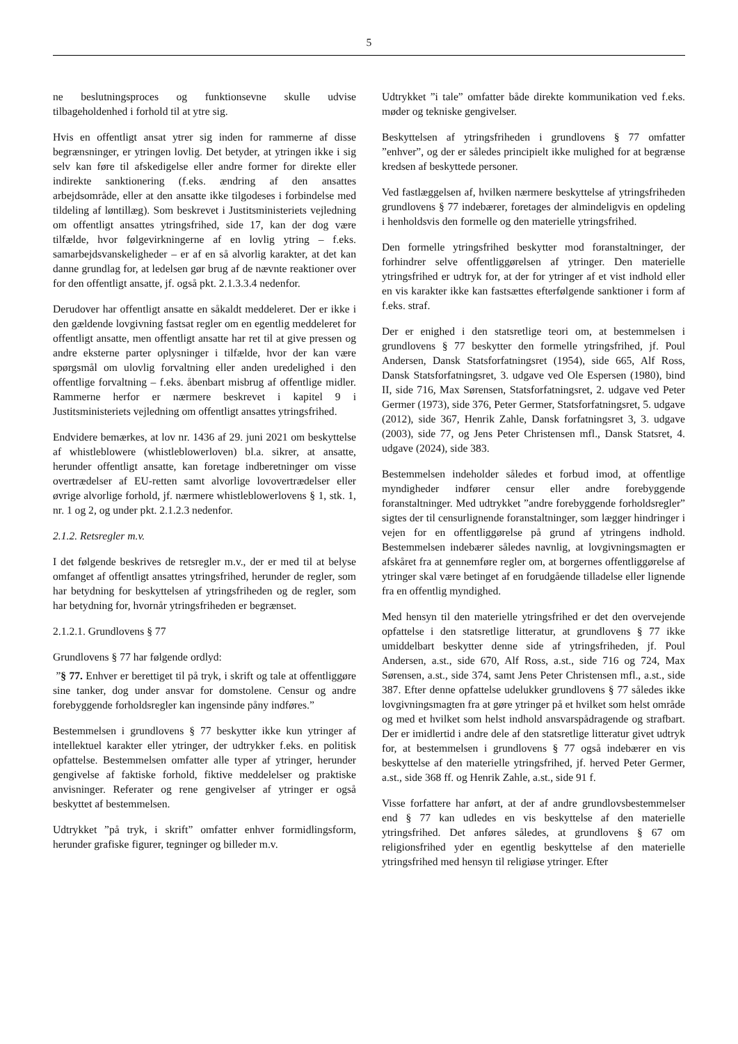5
ne beslutningsproces og funktionsevne skulle udvise tilbageholdenhed i forhold til at ytre sig.
Hvis en offentligt ansat ytrer sig inden for rammerne af disse begrænsninger, er ytringen lovlig. Det betyder, at ytringen ikke i sig selv kan føre til afskedigelse eller andre former for direkte eller indirekte sanktionering (f.eks. ændring af den ansattes arbejdsområde, eller at den ansatte ikke tilgodeses i forbindelse med tildeling af løntillæg). Som beskrevet i Justitsministeriets vejledning om offentligt ansattes ytringsfrihed, side 17, kan der dog være tilfælde, hvor følgevirkningerne af en lovlig ytring – f.eks. samarbejdsvanskeligheder – er af en så alvorlig karakter, at det kan danne grundlag for, at ledelsen gør brug af de nævnte reaktioner over for den offentligt ansatte, jf. også pkt. 2.1.3.3.4 nedenfor.
Derudover har offentligt ansatte en såkaldt meddeleret. Der er ikke i den gældende lovgivning fastsat regler om en egentlig meddeleret for offentligt ansatte, men offentligt ansatte har ret til at give pressen og andre eksterne parter oplysninger i tilfælde, hvor der kan være spørgsmål om ulovlig forvaltning eller anden uredelighed i den offentlige forvaltning – f.eks. åbenbart misbrug af offentlige midler. Rammerne herfor er nærmere beskrevet i kapitel 9 i Justitsministeriets vejledning om offentligt ansattes ytringsfrihed.
Endvidere bemærkes, at lov nr. 1436 af 29. juni 2021 om beskyttelse af whistleblowere (whistleblowerloven) bl.a. sikrer, at ansatte, herunder offentligt ansatte, kan foretage indberetninger om visse overtrædelser af EU-retten samt alvorlige lovovertrædelser eller øvrige alvorlige forhold, jf. nærmere whistleblowerlovens § 1, stk. 1, nr. 1 og 2, og under pkt. 2.1.2.3 nedenfor.
2.1.2. Retsregler m.v.
I det følgende beskrives de retsregler m.v., der er med til at belyse omfanget af offentligt ansattes ytringsfrihed, herunder de regler, som har betydning for beskyttelsen af ytringsfriheden og de regler, som har betydning for, hvornår ytringsfriheden er begrænset.
2.1.2.1. Grundlovens § 77
Grundlovens § 77 har følgende ordlyd:
”§ 77. Enhver er berettiget til på tryk, i skrift og tale at offentliggøre sine tanker, dog under ansvar for domstolene. Censur og andre forebyggende forholdsregler kan ingensinde påny indføres.”
Bestemmelsen i grundlovens § 77 beskytter ikke kun ytringer af intellektuel karakter eller ytringer, der udtrykker f.eks. en politisk opfattelse. Bestemmelsen omfatter alle typer af ytringer, herunder gengivelse af faktiske forhold, fiktive meddelelser og praktiske anvisninger. Referater og rene gengivelser af ytringer er også beskyttet af bestemmelsen.
Udtrykket ”på tryk, i skrift” omfatter enhver formidlingsform, herunder grafiske figurer, tegninger og billeder m.v.
Udtrykket ”i tale” omfatter både direkte kommunikation ved f.eks. møder og tekniske gengivelser.
Beskyttelsen af ytringsfriheden i grundlovens § 77 omfatter ”enhver”, og der er således principielt ikke mulighed for at begrænse kredsen af beskyttede personer.
Ved fastlæggelsen af, hvilken nærmere beskyttelse af ytringsfriheden grundlovens § 77 indebærer, foretages der almindeligvis en opdeling i henholdsvis den formelle og den materielle ytringsfrihed.
Den formelle ytringsfrihed beskytter mod foranstaltninger, der forhindrer selve offentliggørelsen af ytringer. Den materielle ytringsfrihed er udtryk for, at der for ytringer af et vist indhold eller en vis karakter ikke kan fastsættes efterfølgende sanktioner i form af f.eks. straf.
Der er enighed i den statsretlige teori om, at bestemmelsen i grundlovens § 77 beskytter den formelle ytringsfrihed, jf. Poul Andersen, Dansk Statsforfatningsret (1954), side 665, Alf Ross, Dansk Statsforfatningsret, 3. udgave ved Ole Espersen (1980), bind II, side 716, Max Sørensen, Statsforfatningsret, 2. udgave ved Peter Germer (1973), side 376, Peter Germer, Statsforfatningsret, 5. udgave (2012), side 367, Henrik Zahle, Dansk forfatningsret 3, 3. udgave (2003), side 77, og Jens Peter Christensen mfl., Dansk Statsret, 4. udgave (2024), side 383.
Bestemmelsen indeholder således et forbud imod, at offentlige myndigheder indfører censur eller andre forebyggende foranstaltninger. Med udtrykket ”andre forebyggende forholdsregler” sigtes der til censurlignende foranstaltninger, som lægger hindringer i vejen for en offentliggørelse på grund af ytringens indhold. Bestemmelsen indebærer således navnlig, at lovgivningsmagten er afskåret fra at gennemføre regler om, at borgernes offentliggørelse af ytringer skal være betinget af en forudgående tilladelse eller lignende fra en offentlig myndighed.
Med hensyn til den materielle ytringsfrihed er det den overvejende opfattelse i den statsretlige litteratur, at grundlovens § 77 ikke umiddelbart beskytter denne side af ytringsfriheden, jf. Poul Andersen, a.st., side 670, Alf Ross, a.st., side 716 og 724, Max Sørensen, a.st., side 374, samt Jens Peter Christensen mfl., a.st., side 387. Efter denne opfattelse udelukker grundlovens § 77 således ikke lovgivningsmagten fra at gøre ytringer på et hvilket som helst område og med et hvilket som helst indhold ansvarspådragende og strafbart. Der er imidlertid i andre dele af den statsretlige litteratur givet udtryk for, at bestemmelsen i grundlovens § 77 også indebærer en vis beskyttelse af den materielle ytringsfrihed, jf. herved Peter Germer, a.st., side 368 ff. og Henrik Zahle, a.st., side 91 f.
Visse forfattere har anført, at der af andre grundlovsbestemmelser end § 77 kan udledes en vis beskyttelse af den materielle ytringsfrihed. Det anføres således, at grundlovens § 67 om religionsfrihed yder en egentlig beskyttelse af den materielle ytringsfrihed med hensyn til religiøse ytringer. Efter